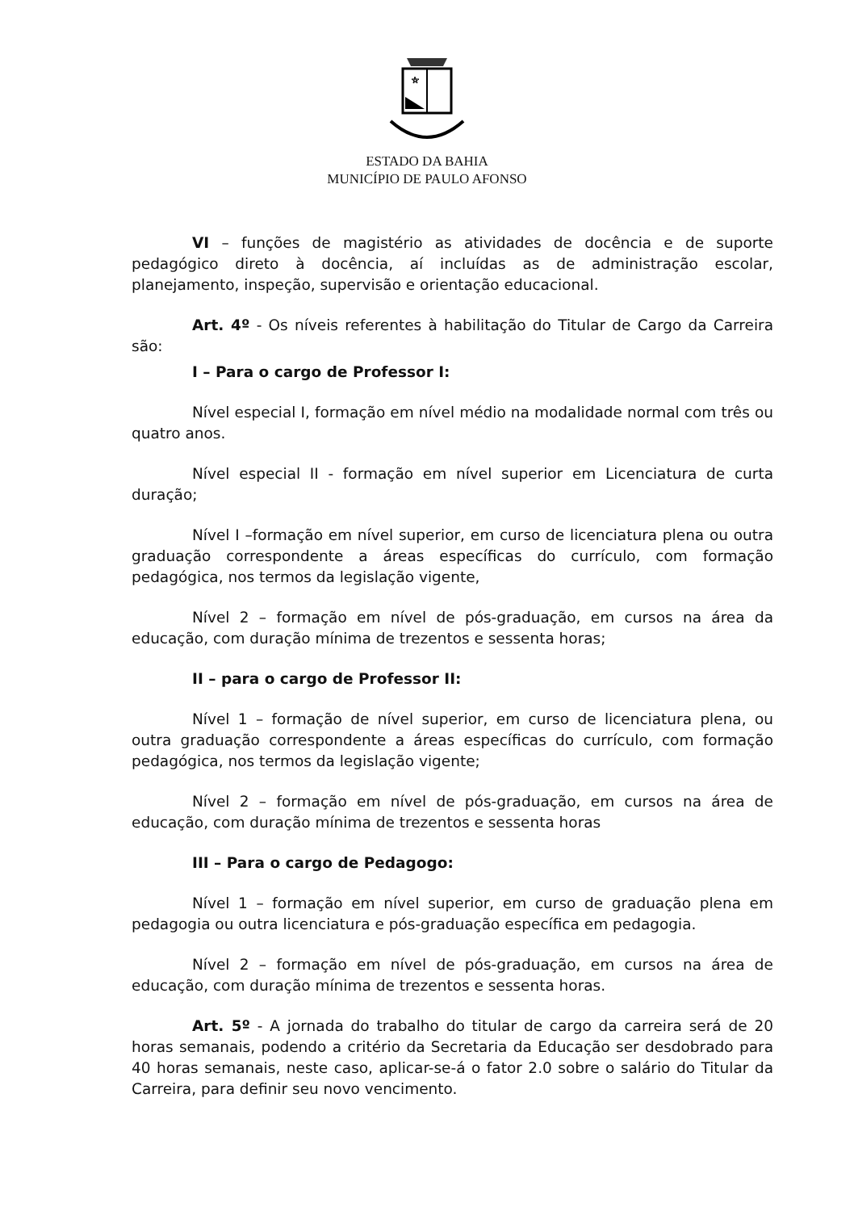ESTADO DA BAHIA
MUNICÍPIO DE PAULO AFONSO
VI – funções de magistério as atividades de docência e de suporte pedagógico direto à docência, aí incluídas as de administração escolar, planejamento, inspeção, supervisão e orientação educacional.
Art. 4º - Os níveis referentes à habilitação do Titular de Cargo da Carreira são:
I – Para o cargo de Professor I:
Nível especial I, formação em nível médio na modalidade normal com três ou quatro anos.
Nível especial II - formação em nível superior em Licenciatura de curta duração;
Nível I –formação em nível superior, em curso de licenciatura plena ou outra graduação correspondente a áreas específicas do currículo, com formação pedagógica, nos termos da legislação vigente,
Nível 2 – formação em nível de pós-graduação, em cursos na área da educação, com duração mínima de trezentos e sessenta horas;
II – para o cargo de Professor II:
Nível 1 – formação de nível superior, em curso de licenciatura plena, ou outra graduação correspondente a áreas específicas do currículo, com formação pedagógica, nos termos da legislação vigente;
Nível 2 – formação em nível de pós-graduação, em cursos na área de educação, com duração mínima de trezentos e sessenta horas
III – Para o cargo de Pedagogo:
Nível 1 – formação em nível superior, em curso de graduação plena em pedagogia ou outra licenciatura e pós-graduação específica em pedagogia.
Nível 2 – formação em nível de pós-graduação, em cursos na área de educação, com duração mínima de trezentos e sessenta horas.
Art. 5º - A jornada do trabalho do titular de cargo da carreira será de 20 horas semanais, podendo a critério da Secretaria da Educação ser desdobrado para 40 horas semanais, neste caso, aplicar-se-á o fator 2.0 sobre o salário do Titular da Carreira, para definir seu novo vencimento.